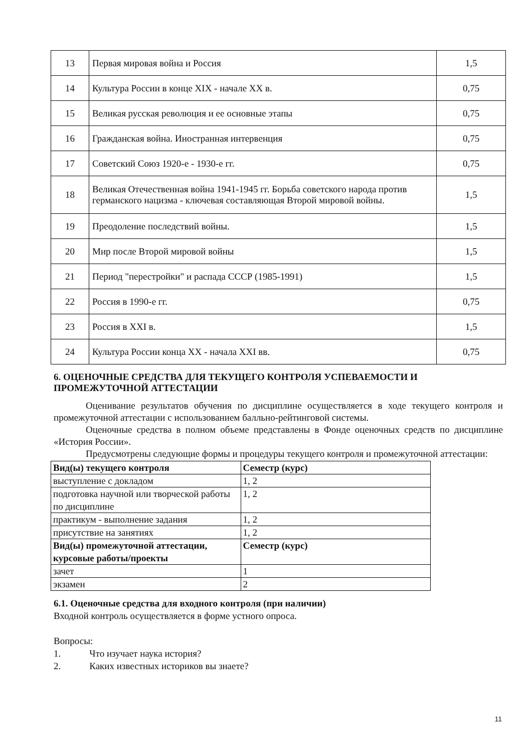| 13 | Первая мировая война и Россия | 1,5 |
| 14 | Культура России в конце XIX - начале XX в. | 0,75 |
| 15 | Великая русская революция и ее основные этапы | 0,75 |
| 16 | Гражданская война. Иностранная интервенция | 0,75 |
| 17 | Советский Союз 1920-е - 1930-е гг. | 0,75 |
| 18 | Великая Отечественная война 1941-1945 гг. Борьба советского народа против германского нацизма - ключевая составляющая Второй мировой войны. | 1,5 |
| 19 | Преодоление последствий войны. | 1,5 |
| 20 | Мир после Второй мировой войны | 1,5 |
| 21 | Период "перестройки" и распада СССР (1985-1991) | 1,5 |
| 22 | Россия в 1990-е гг. | 0,75 |
| 23 | Россия в XXI в. | 1,5 |
| 24 | Культура России конца XX - начала XXI вв. | 0,75 |
6. ОЦЕНОЧНЫЕ СРЕДСТВА ДЛЯ ТЕКУЩЕГО КОНТРОЛЯ УСПЕВАЕМОСТИ И ПРОМЕЖУТОЧНОЙ АТТЕСТАЦИИ
Оценивание результатов обучения по дисциплине осуществляется в ходе текущего контроля и промежуточной аттестации с использованием балльно-рейтинговой системы.
Оценочные средства в полном объеме представлены в Фонде оценочных средств по дисциплине «История России».
Предусмотрены следующие формы и процедуры текущего контроля и промежуточной аттестации:
| Вид(ы) текущего контроля | Семестр (курс) |
| выступление с докладом | 1, 2 |
| подготовка научной или творческой работы по дисциплине | 1, 2 |
| практикум - выполнение задания | 1, 2 |
| присутствие на занятиях | 1, 2 |
| Вид(ы) промежуточной аттестации, курсовые работы/проекты | Семестр (курс) |
| зачет | 1 |
| экзамен | 2 |
6.1. Оценочные средства для входного контроля (при наличии)
Входной контроль осуществляется в форме устного опроса.
Вопросы:
1. Что изучает наука история?
2. Каких известных историков вы знаете?
11